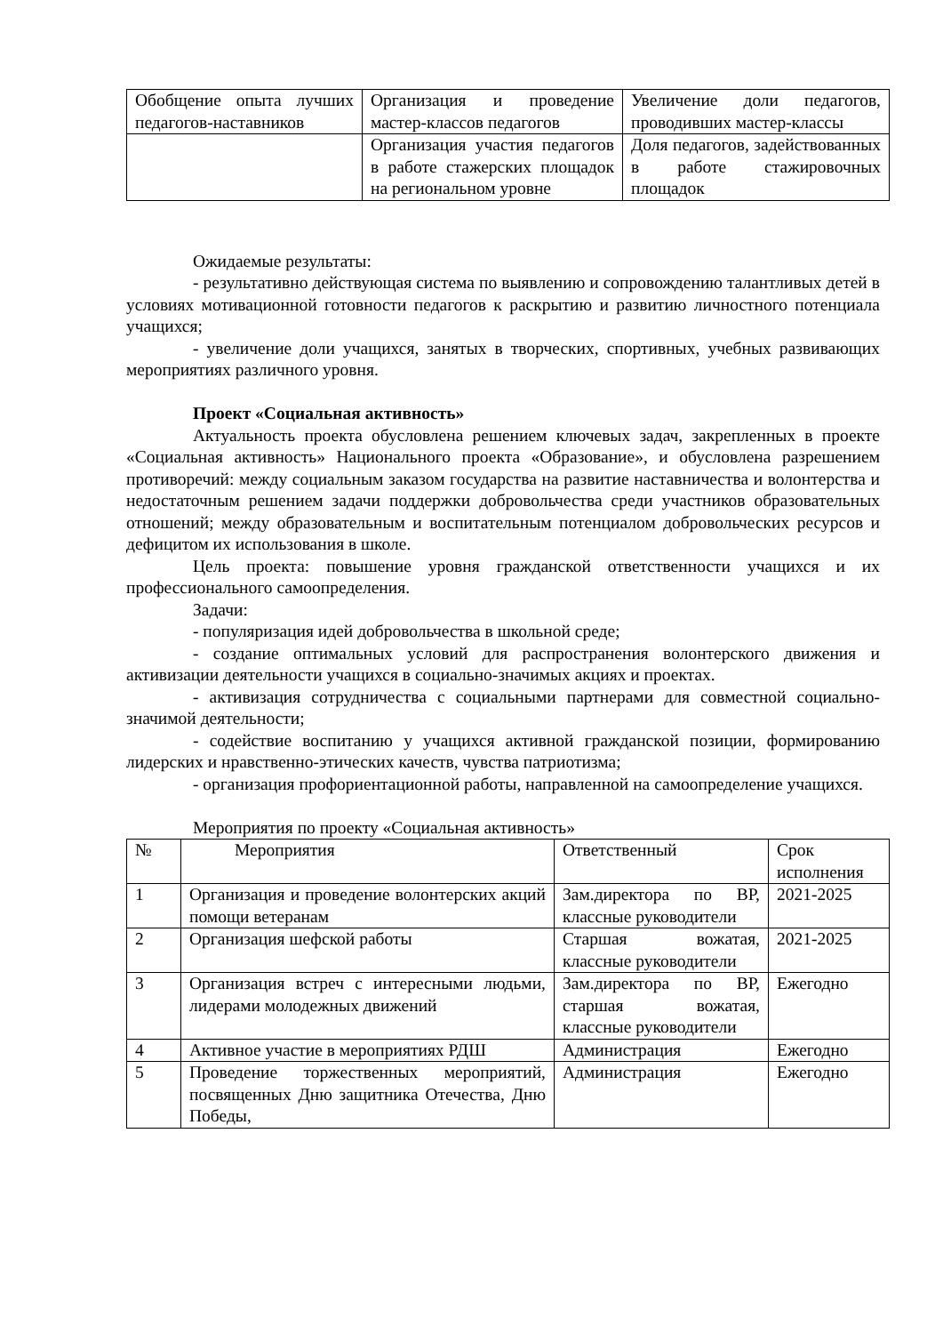| Обобщение опыта лучших педагогов-наставников | Организация и проведение мастер-классов педагогов | Увеличение доли педагогов, проводивших мастер-классы |
| | Организация участия педагогов в работе стажерских площадок на региональном уровне | Доля педагогов, задействованных в работе стажировочных площадок |
Ожидаемые результаты:
- результативно действующая система по выявлению и сопровождению талантливых детей в условиях мотивационной готовности педагогов к раскрытию и развитию личностного потенциала учащихся;
- увеличение доли учащихся, занятых в творческих, спортивных, учебных развивающих мероприятиях различного уровня.
Проект «Социальная активность»
Актуальность проекта обусловлена решением ключевых задач, закрепленных в проекте «Социальная активность» Национального проекта «Образование», и обусловлена разрешением противоречий: между социальным заказом государства на развитие наставничества и волонтерства и недостаточным решением задачи поддержки добровольчества среди участников образовательных отношений; между образовательным и воспитательным потенциалом добровольческих ресурсов и дефицитом их использования в школе.
Цель проекта: повышение уровня гражданской ответственности учащихся и их профессионального самоопределения.
Задачи:
- популяризация идей добровольчества в школьной среде;
- создание оптимальных условий для распространения волонтерского движения и активизации деятельности учащихся в социально-значимых акциях и проектах.
- активизация сотрудничества с социальными партнерами для совместной социально-значимой деятельности;
- содействие воспитанию у учащихся активной гражданской позиции, формированию лидерских и нравственно-этических качеств, чувства патриотизма;
- организация профориентационной работы, направленной на самоопределение учащихся.
Мероприятия по проекту «Социальная активность»
| № | Мероприятия | Ответственный | Срок исполнения |
| --- | --- | --- | --- |
| 1 | Организация и проведение волонтерских акций помощи ветеранам | Зам.директора по ВР, классные руководители | 2021-2025 |
| 2 | Организация шефской работы | Старшая вожатая, классные руководители | 2021-2025 |
| 3 | Организация встреч с интересными людьми, лидерами молодежных движений | Зам.директора по ВР, старшая вожатая, классные руководители | Ежегодно |
| 4 | Активное участие в мероприятиях РДШ | Администрация | Ежегодно |
| 5 | Проведение торжественных мероприятий, посвященных Дню защитника Отечества, Дню Победы, | Администрация | Ежегодно |